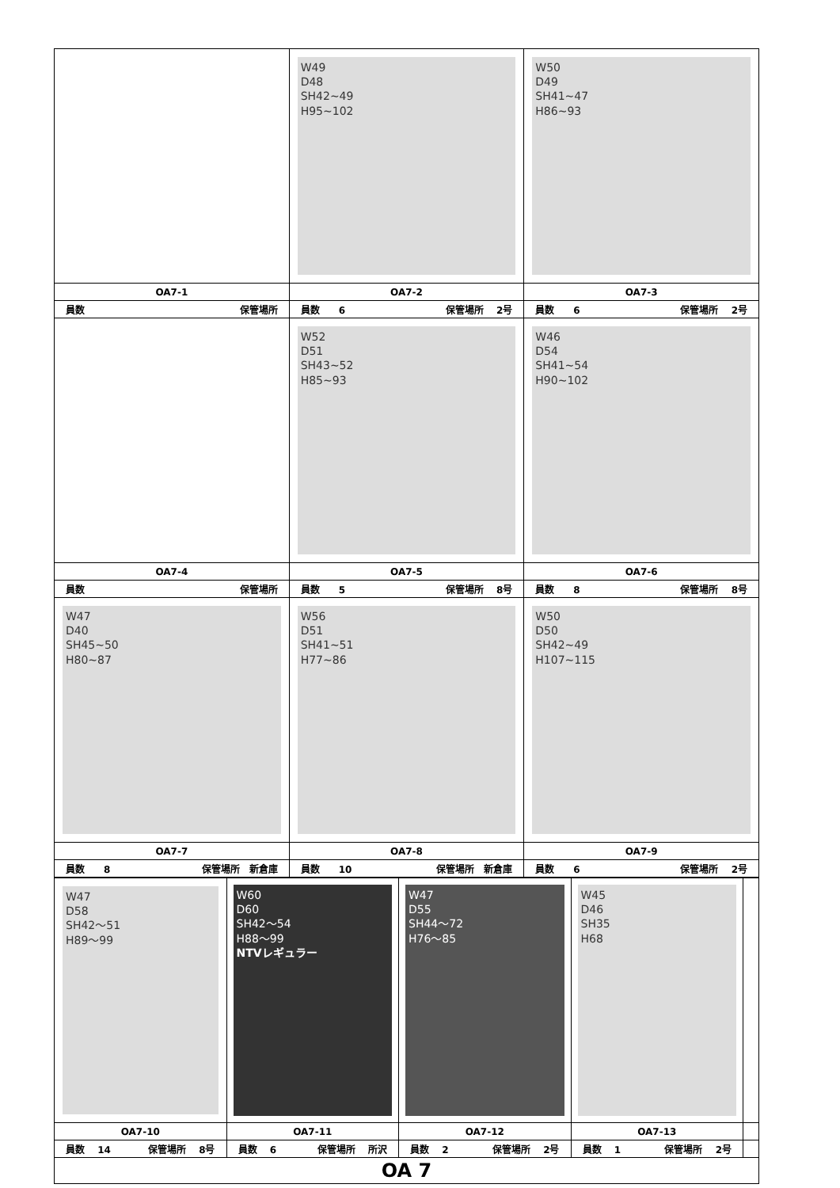| | W49 D48 SH42~49 H95~102 | W50 D49 SH41~47 H86~93 |
| OA7-1 | OA7-2 | OA7-3 |
| 員数 保管場所 | 員数 6 保管場所 2号 | 員数 6 保管場所 2号 |
| | W52 D51 SH43~52 H85~93 | W46 D54 SH41~54 H90~102 |
| OA7-4 | OA7-5 | OA7-6 |
| 員数 保管場所 | 員数 5 保管場所 8号 | 員数 8 保管場所 8号 |
| W47 D40 SH45~50 H80~87 | W56 D51 SH41~51 H77~86 | W50 D50 SH42~49 H107~115 |
| OA7-7 | OA7-8 | OA7-9 |
| 員数 8 保管場所 新倉庫 | 員数 10 保管場所 新倉庫 | 員数 6 保管場所 2号 |
| W47 D58 SH42～51 H89～99 | W60 D60 SH42～54 H88～99 NTVレギュラー | W47 D55 SH44～72 H76～85 | W45 D46 SH35 H68 | |
| OA7-10 | OA7-11 | OA7-12 | OA7-13 | |
| 員数 14 保管場所 8号 | 員数 6 保管場所 所沢 | 員数 2 保管場所 2号 | 員数 1 保管場所 2号 | |
| OA 7 | | | | |